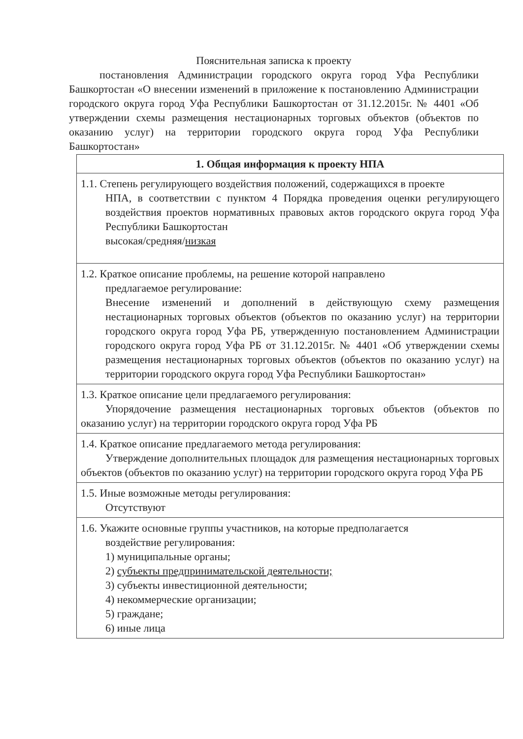Пояснительная записка к проекту
постановления Администрации городского округа город Уфа Республики Башкортостан «О внесении изменений в приложение к постановлению Администрации городского округа город Уфа Республики Башкортостан от 31.12.2015г. № 4401 «Об утверждении схемы размещения нестационарных торговых объектов (объектов по оказанию услуг) на территории городского округа город Уфа Республики Башкортостан»
| 1. Общая информация к проекту НПА |
| --- |
| 1.1. Степень регулирующего воздействия положений, содержащихся в проекте НПА, в соответствии с пунктом 4 Порядка проведения оценки регулирующего воздействия проектов нормативных правовых актов городского округа город Уфа Республики Башкортостан высокая/средняя/ низкая |
| 1.2. Краткое описание проблемы, на решение которой направлено предлагаемое регулирование: Внесение изменений и дополнений в действующую схему размещения нестационарных торговых объектов (объектов по оказанию услуг) на территории городского округа город Уфа РБ, утвержденную постановлением Администрации городского округа город Уфа РБ от 31.12.2015г. № 4401 «Об утверждении схемы размещения нестационарных торговых объектов (объектов по оказанию услуг) на территории городского округа город Уфа Республики Башкортостан» |
| 1.3. Краткое описание цели предлагаемого регулирования: Упорядочение размещения нестационарных торговых объектов (объектов по оказанию услуг) на территории городского округа город Уфа РБ |
| 1.4. Краткое описание предлагаемого метода регулирования: Утверждение дополнительных площадок для размещения нестационарных торговых объектов (объектов по оказанию услуг) на территории городского округа город Уфа РБ |
| 1.5. Иные возможные методы регулирования: Отсутствуют |
| 1.6. Укажите основные группы участников, на которые предполагается воздействие регулирования: 1) муниципальные органы; 2) субъекты предпринимательской деятельности; 3) субъекты инвестиционной деятельности; 4) некоммерческие организации; 5) граждане; 6) иные лица |